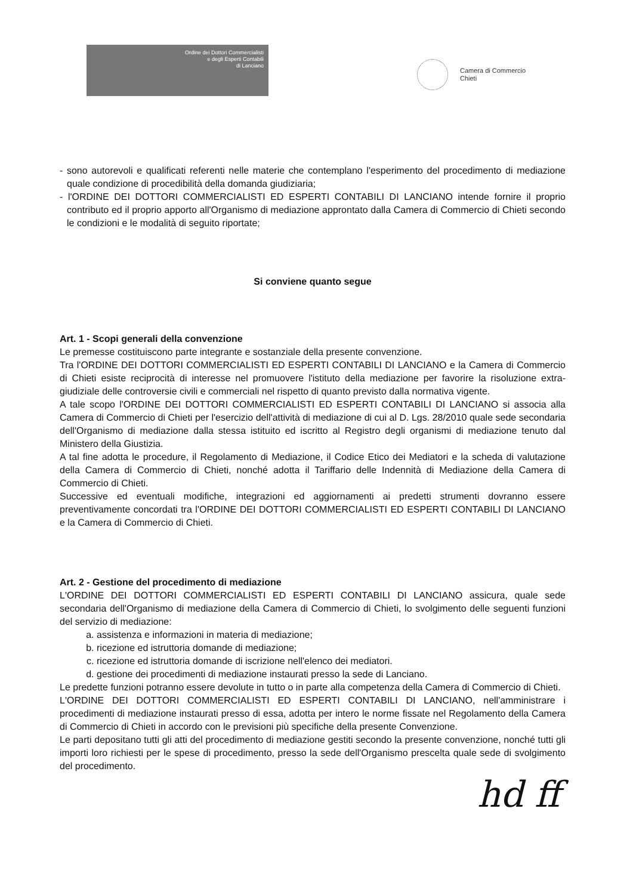Ordine dei Dottori Commercialisti
e degli Esperti Contabili
di Lanciano
Camera di Commercio
Chieti
- sono autorevoli e qualificati referenti nelle materie che contemplano l'esperimento del procedimento di mediazione quale condizione di procedibilità della domanda giudiziaria;
- l'ORDINE DEI DOTTORI COMMERCIALISTI ED ESPERTI CONTABILI DI LANCIANO intende fornire il proprio contributo ed il proprio apporto all'Organismo di mediazione approntato dalla Camera di Commercio di Chieti secondo le condizioni e le modalità di seguito riportate;
Si conviene quanto segue
Art. 1 - Scopi generali della convenzione
Le premesse costituiscono parte integrante e sostanziale della presente convenzione.
Tra l'ORDINE DEI DOTTORI COMMERCIALISTI ED ESPERTI CONTABILI DI LANCIANO e la Camera di Commercio di Chieti esiste reciprocità di interesse nel promuovere l'istituto della mediazione per favorire la risoluzione extra-giudiziale delle controversie civili e commerciali nel rispetto di quanto previsto dalla normativa vigente.
A tale scopo l'ORDINE DEI DOTTORI COMMERCIALISTI ED ESPERTI CONTABILI DI LANCIANO si associa alla Camera di Commercio di Chieti per l'esercizio dell'attività di mediazione di cui al D. Lgs. 28/2010 quale sede secondaria dell'Organismo di mediazione dalla stessa istituito ed iscritto al Registro degli organismi di mediazione tenuto dal Ministero della Giustizia.
A tal fine adotta le procedure, il Regolamento di Mediazione, il Codice Etico dei Mediatori e la scheda di valutazione della Camera di Commercio di Chieti, nonché adotta il Tariffario delle Indennità di Mediazione della Camera di Commercio di Chieti.
Successive ed eventuali modifiche, integrazioni ed aggiornamenti ai predetti strumenti dovranno essere preventivamente concordati tra l'ORDINE DEI DOTTORI COMMERCIALISTI ED ESPERTI CONTABILI DI LANCIANO e la Camera di Commercio di Chieti.
Art. 2 - Gestione del procedimento di mediazione
L'ORDINE DEI DOTTORI COMMERCIALISTI ED ESPERTI CONTABILI DI LANCIANO assicura, quale sede secondaria dell'Organismo di mediazione della Camera di Commercio di Chieti, lo svolgimento delle seguenti funzioni del servizio di mediazione:
a. assistenza e informazioni in materia di mediazione;
b. ricezione ed istruttoria domande di mediazione;
c. ricezione ed istruttoria domande di iscrizione nell'elenco dei mediatori.
d. gestione dei procedimenti di mediazione instaurati presso la sede di Lanciano.
Le predette funzioni potranno essere devolute in tutto o in parte alla competenza della Camera di Commercio di Chieti.
L'ORDINE DEI DOTTORI COMMERCIALISTI ED ESPERTI CONTABILI DI LANCIANO, nell'amministrare i procedimenti di mediazione instaurati presso di essa, adotta per intero le norme fissate nel Regolamento della Camera di Commercio di Chieti in accordo con le previsioni più specifiche della presente Convenzione.
Le parti depositano tutti gli atti del procedimento di mediazione gestiti secondo la presente convenzione, nonché tutti gli importi loro richiesti per le spese di procedimento, presso la sede dell'Organismo prescelta quale sede di svolgimento del procedimento.
hd ff